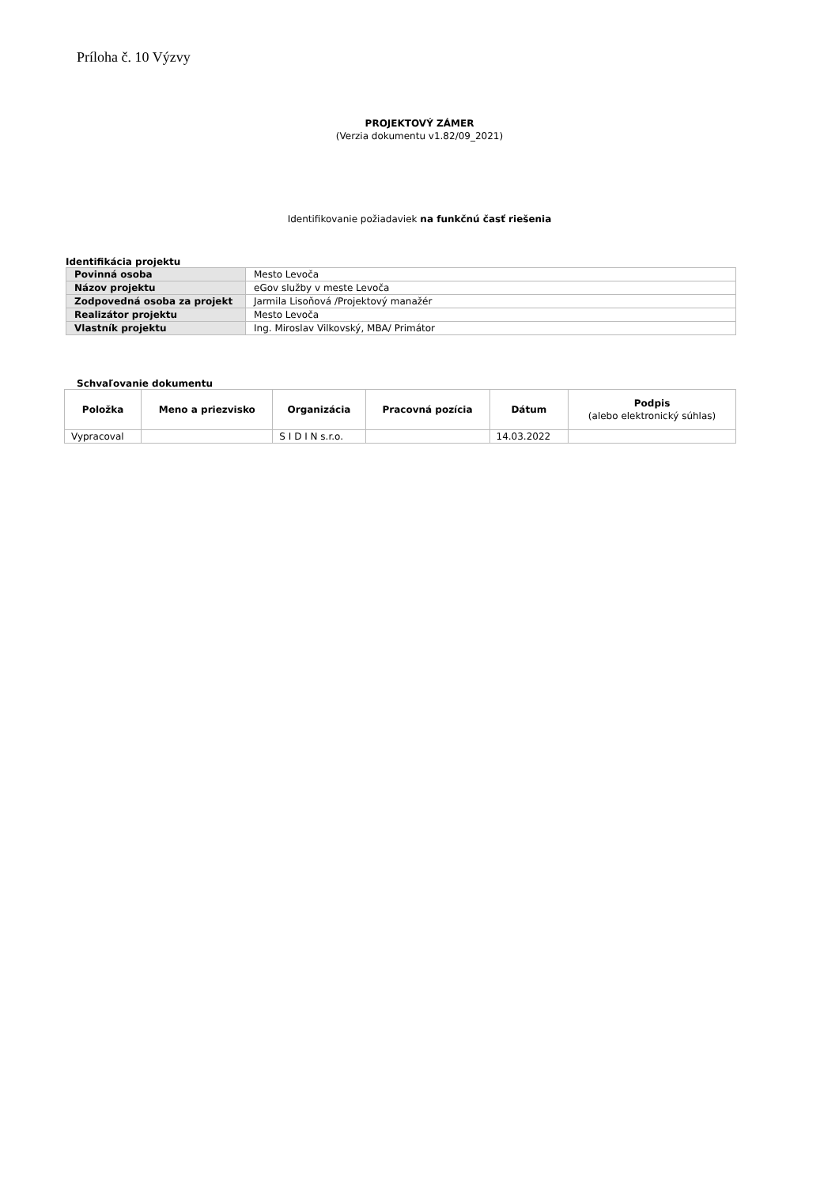Príloha č. 10 Výzvy
PROJEKTOVÝ ZÁMER
(Verzia dokumentu v1.82/09_2021)
Identifikovanie požiadaviek na funkčnú časť riešenia
Identifikácia projektu
| Povinná osoba | Mesto Levoča |
| Názov projektu | eGov služby v meste Levoča |
| Zodpovedná osoba za projekt | Jarmila Lisoňová /Projektový manažér |
| Realizátor projektu | Mesto Levoča |
| Vlastník projektu | Ing. Miroslav Vilkovský, MBA/ Primátor |
Schvaľovanie dokumentu
| Položka | Meno a priezvisko | Organizácia | Pracovná pozícia | Dátum | Podpis (alebo elektronický súhlas) |
| --- | --- | --- | --- | --- | --- |
| Vypracoval | | S I D I N s.r.o. | | 14.03.2022 | |